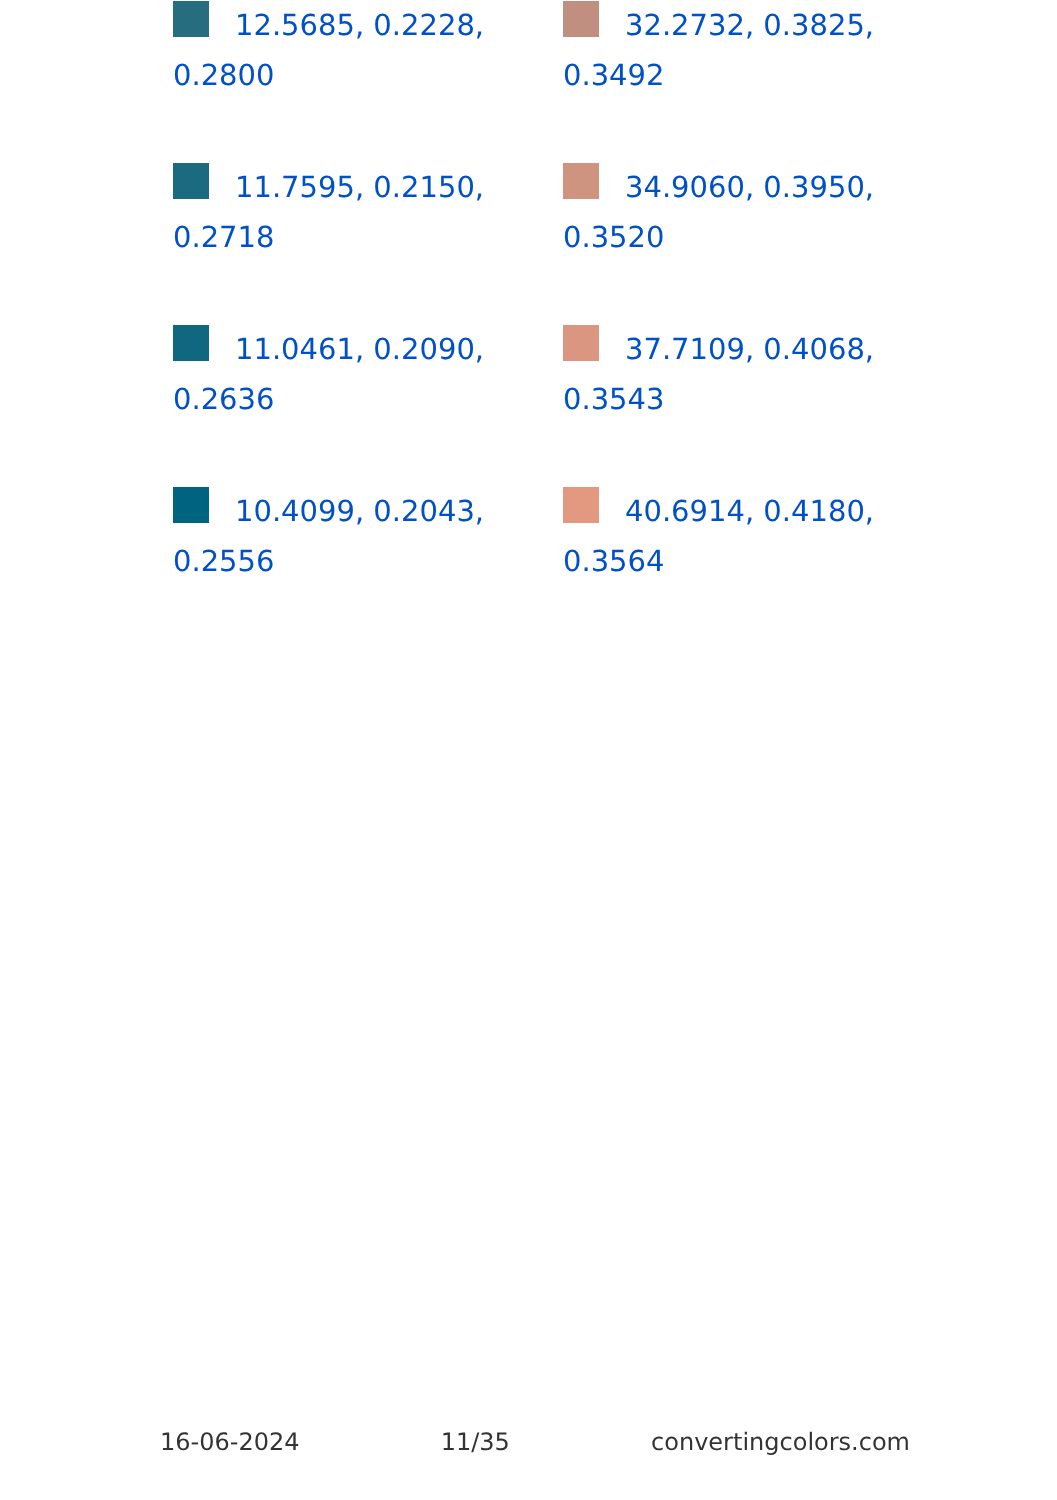12.5685, 0.2228, 0.2800
32.2732, 0.3825, 0.3492
11.7595, 0.2150, 0.2718
34.9060, 0.3950, 0.3520
11.0461, 0.2090, 0.2636
37.7109, 0.4068, 0.3543
10.4099, 0.2043, 0.2556
40.6914, 0.4180, 0.3564
16-06-2024 11/35 convertingcolors.com